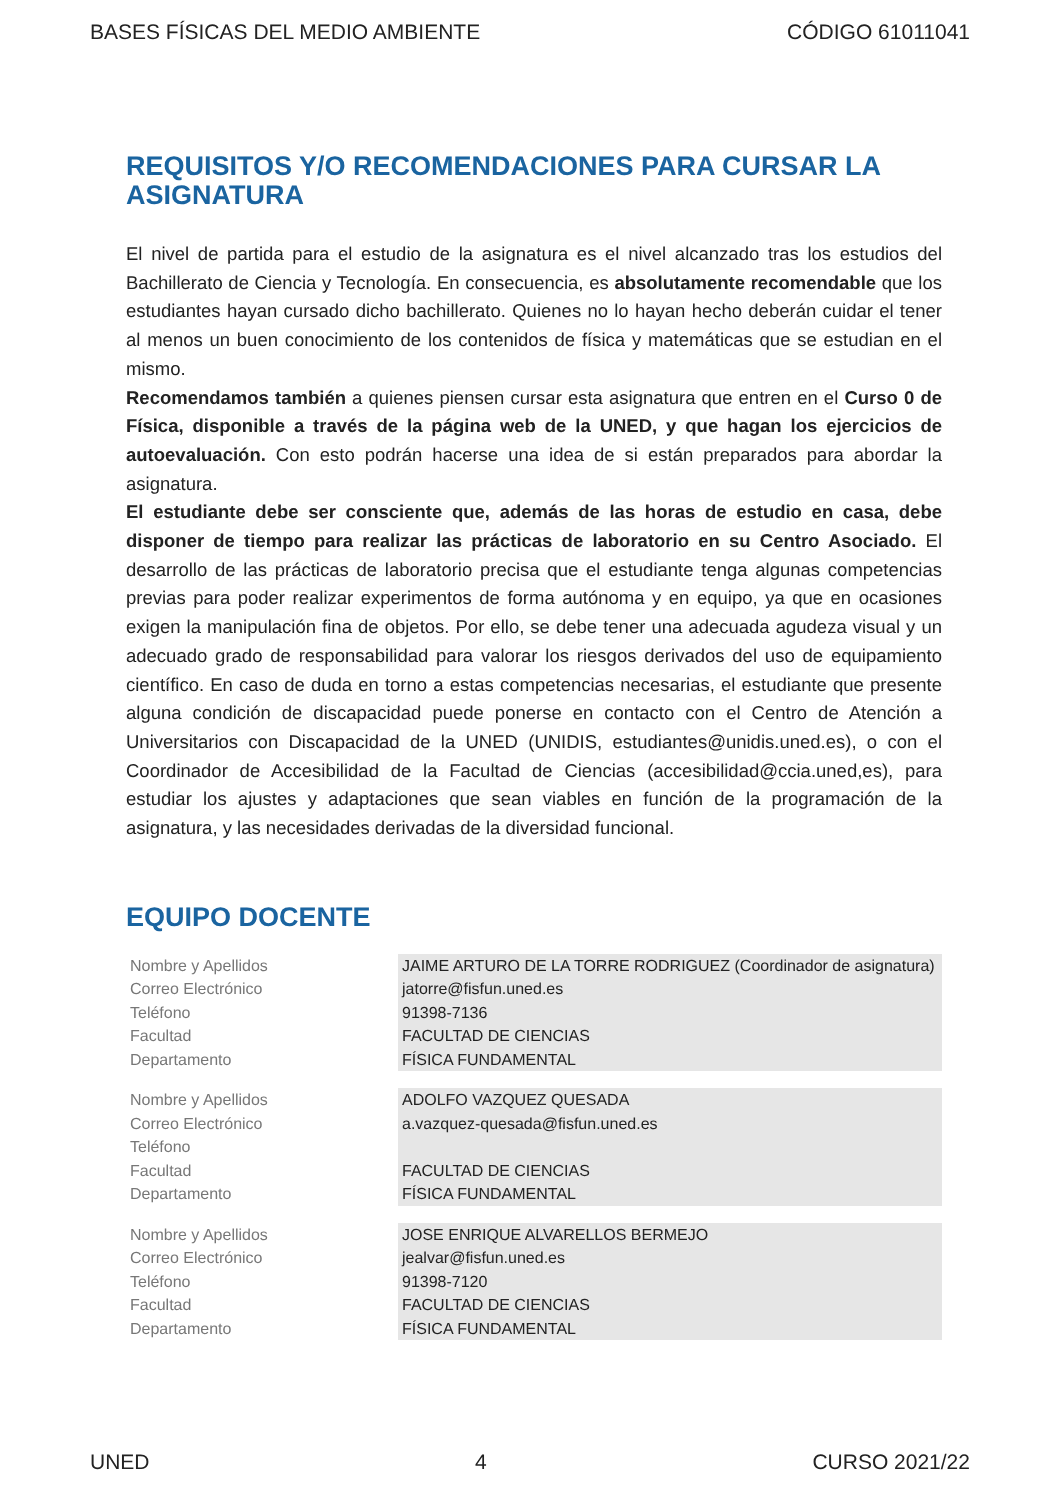BASES FÍSICAS DEL MEDIO AMBIENTE CÓDIGO 61011041
REQUISITOS Y/O RECOMENDACIONES PARA CURSAR LA ASIGNATURA
El nivel de partida para el estudio de la asignatura es el nivel alcanzado tras los estudios del Bachillerato de Ciencia y Tecnología. En consecuencia, es absolutamente recomendable que los estudiantes hayan cursado dicho bachillerato. Quienes no lo hayan hecho deberán cuidar el tener al menos un buen conocimiento de los contenidos de física y matemáticas que se estudian en el mismo.
Recomendamos también a quienes piensen cursar esta asignatura que entren en el Curso 0 de Física, disponible a través de la página web de la UNED, y que hagan los ejercicios de autoevaluación. Con esto podrán hacerse una idea de si están preparados para abordar la asignatura.
El estudiante debe ser consciente que, además de las horas de estudio en casa, debe disponer de tiempo para realizar las prácticas de laboratorio en su Centro Asociado. El desarrollo de las prácticas de laboratorio precisa que el estudiante tenga algunas competencias previas para poder realizar experimentos de forma autónoma y en equipo, ya que en ocasiones exigen la manipulación fina de objetos. Por ello, se debe tener una adecuada agudeza visual y un adecuado grado de responsabilidad para valorar los riesgos derivados del uso de equipamiento científico. En caso de duda en torno a estas competencias necesarias, el estudiante que presente alguna condición de discapacidad puede ponerse en contacto con el Centro de Atención a Universitarios con Discapacidad de la UNED (UNIDIS, estudiantes@unidis.uned.es), o con el Coordinador de Accesibilidad de la Facultad de Ciencias (accesibilidad@ccia.uned,es), para estudiar los ajustes y adaptaciones que sean viables en función de la programación de la asignatura, y las necesidades derivadas de la diversidad funcional.
EQUIPO DOCENTE
| Nombre y Apellidos | JAIME ARTURO DE LA TORRE RODRIGUEZ (Coordinador de asignatura) |
| Correo Electrónico | jatorre@fisfun.uned.es |
| Teléfono | 91398-7136 |
| Facultad | FACULTAD DE CIENCIAS |
| Departamento | FÍSICA FUNDAMENTAL |
| Nombre y Apellidos | ADOLFO VAZQUEZ QUESADA |
| Correo Electrónico | a.vazquez-quesada@fisfun.uned.es |
| Teléfono | |
| Facultad | FACULTAD DE CIENCIAS |
| Departamento | FÍSICA FUNDAMENTAL |
| Nombre y Apellidos | JOSE ENRIQUE ALVARELLOS BERMEJO |
| Correo Electrónico | jealvar@fisfun.uned.es |
| Teléfono | 91398-7120 |
| Facultad | FACULTAD DE CIENCIAS |
| Departamento | FÍSICA FUNDAMENTAL |
UNED 4 CURSO 2021/22